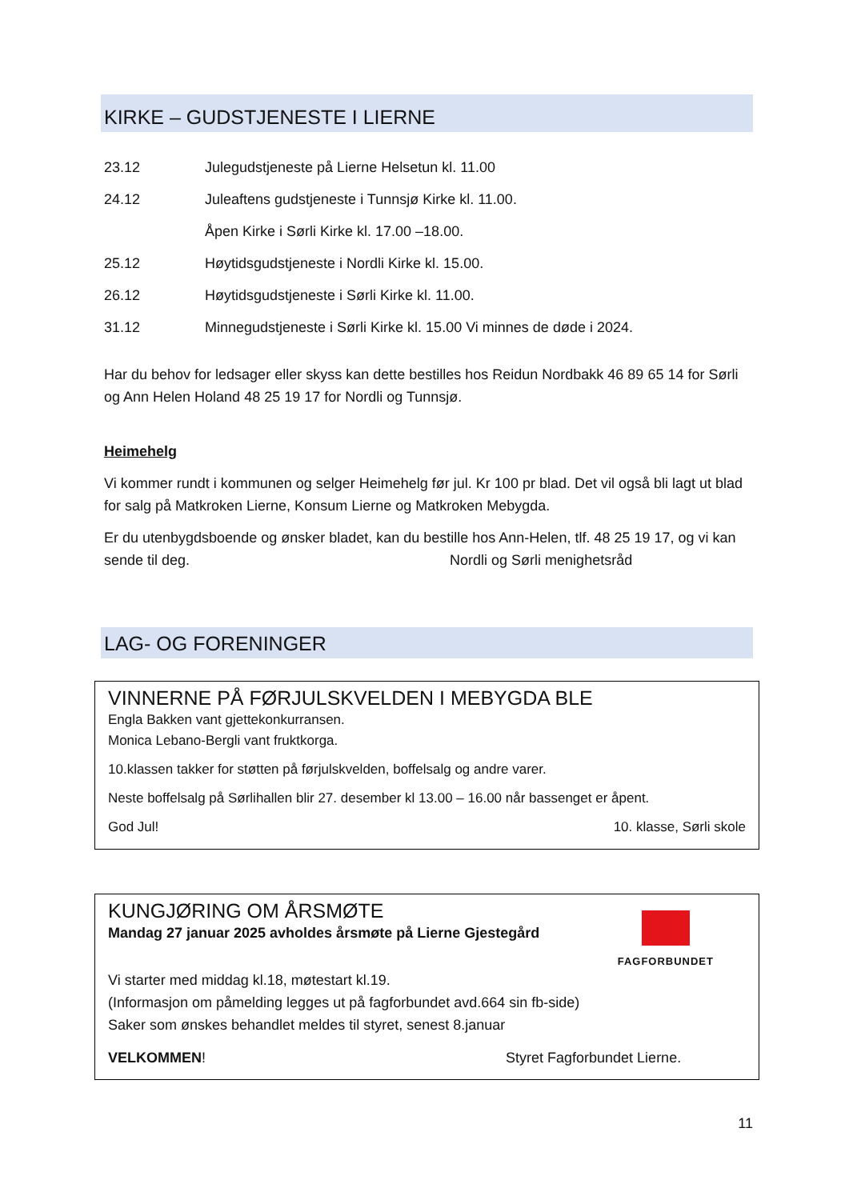KIRKE – GUDSTJENESTE I LIERNE
23.12 Julegudstjeneste på Lierne Helsetun kl. 11.00
24.12 Juleaftens gudstjeneste i Tunnsjø Kirke kl. 11.00.
Åpen Kirke i Sørli Kirke kl. 17.00 –18.00.
25.12 Høytidsgudstjeneste i Nordli Kirke kl. 15.00.
26.12 Høytidsgudstjeneste i Sørli Kirke kl. 11.00.
31.12 Minnegudstjeneste i Sørli Kirke kl. 15.00 Vi minnes de døde i 2024.
Har du behov for ledsager eller skyss kan dette bestilles hos Reidun Nordbakk 46 89 65 14 for Sørli og Ann Helen Holand 48 25 19 17 for Nordli og Tunnsjø.
Heimehelg
Vi kommer rundt i kommunen og selger Heimehelg før jul. Kr 100 pr blad. Det vil også bli lagt ut blad for salg på Matkroken Lierne, Konsum Lierne og Matkroken Mebygda.
Er du utenbygdsboende og ønsker bladet, kan du bestille hos Ann-Helen, tlf. 48 25 19 17, og vi kan sende til deg. Nordli og Sørli menighetsråd
LAG- OG FORENINGER
VINNERNE PÅ FØRJULSKVELDEN I MEBYGDA BLE
Engla Bakken vant gjettekonkurransen.
Monica Lebano-Bergli vant fruktkorga.
10.klassen takker for støtten på førjulskvelden, boffelsalg og andre varer.
Neste boffelsalg på Sørlihallen blir 27. desember kl 13.00 – 16.00 når bassenget er åpent.
God Jul! 10. klasse, Sørli skole
KUNGJØRING OM ÅRSMØTE
Mandag 27 januar 2025 avholdes årsmøte på Lierne Gjestegård
FAGFORBUNDET
Vi starter med middag kl.18, møtestart kl.19.
(Informasjon om påmelding legges ut på fagforbundet avd.664 sin fb-side)
Saker som ønskes behandlet meldes til styret, senest 8.januar
VELKOMMEN! Styret Fagforbundet Lierne.
11